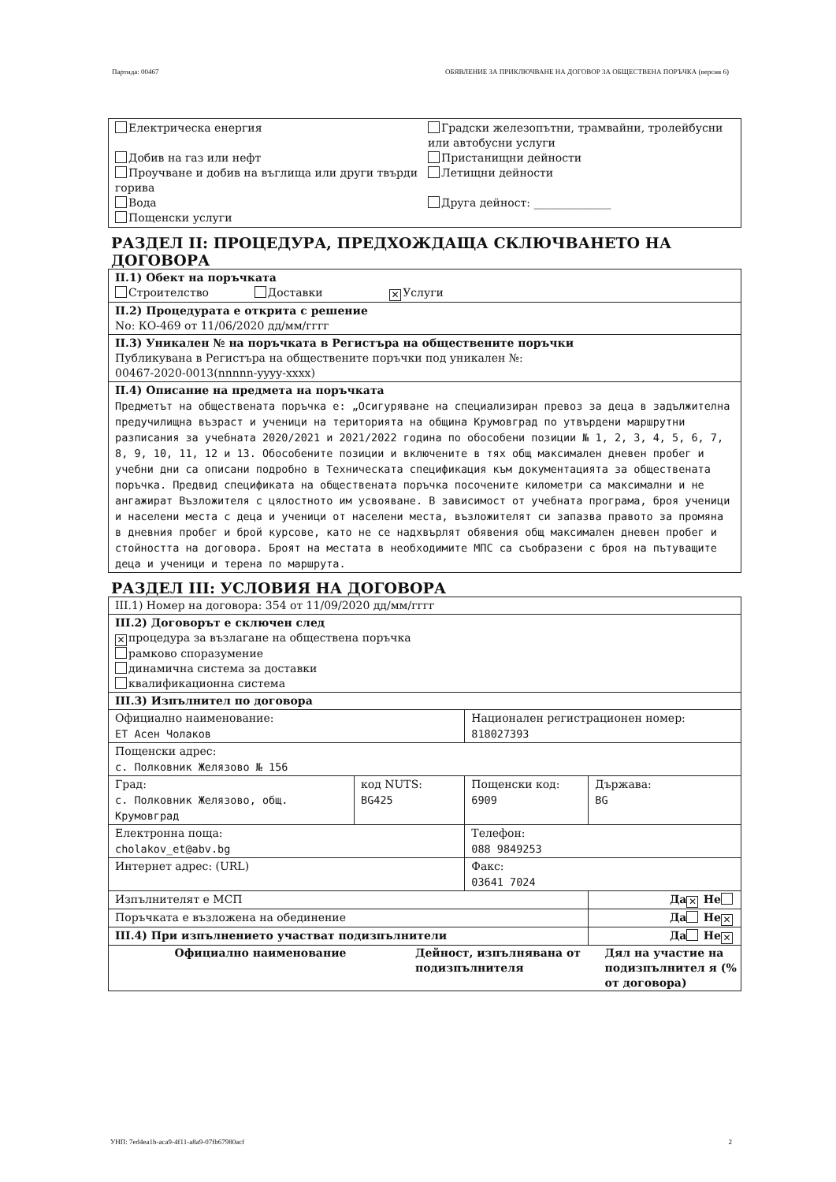Партида: 00467 ОБЯВЛЕНИЕ ЗА ПРИКЛЮЧВАНЕ НА ДОГОВОР ЗА ОБЩЕСТВЕНА ПОРЪЧКА (версия 6)
| / Електрическа енергия Добив на газ или нефт Проучване и добив на въглища или други твърди горива Вода Пощенски услуги / Градски железопътни, трамвайни, тролейбусни или автобусни услуги Пристанищни дейности Летищни дейности Друга дейност: ______________ / |
РАЗДЕЛ II: ПРОЦЕДУРА, ПРЕДХОЖДАЩА СКЛЮЧВАНЕТО НА ДОГОВОРА
| II.1) Обект на поръчката Строителство Доставки ✕ Услуги |
| II.2) Процедурата е открита с решение No: КО-469 от 11/06/2020 дд/мм/гггг |
| II.3) Уникален № на поръчката в Регистъра на обществените поръчки Публикувана в Регистъра на обществените поръчки под уникален №: 00467-2020-0013(nnnnn-yyyy-xxxx) |
| II.4) Описание на предмета на поръчката Предметът на обществената поръчка е: „Осигуряване на специализиран превоз за деца в задължителна предучилищна възраст и ученици на територията на община Крумовград по утвърдени маршрутни разписания за учебната 2020/2021 и 2021/2022 година по обособени позиции № 1, 2, 3, 4, 5, 6, 7, 8, 9, 10, 11, 12 и 13. Обособените позиции и включените в тях общ максимален дневен пробег и учебни дни са описани подробно в Техническата спецификация към документацията за обществената поръчка. Предвид спецификата на обществената поръчка посочените километри са максимални и не ангажират Възложителя с цялостното им усвояване. В зависимост от учебната програма, броя ученици и населени места с деца и ученици от населени места, възложителят си запазва правото за промяна в дневния пробег и брой курсове, като не се надхвърлят обявения общ максимален дневен пробег и стойността на договора. Броят на местата в необходимите МПС са съобразени с броя на пътуващите деца и ученици и терена по маршрута. |
РАЗДЕЛ III: УСЛОВИЯ НА ДОГОВОРА
| III.1) Номер на договора: 354 от 11/09/2020 дд/мм/гггг | | | |
| III.2) Договорът е сключен след ✕ процедура за възлагане на обществена поръчка рамково споразумение динамична система за доставки квалификационна система | | | |
| III.3) Изпълнител по договора | | | |
| Официално наименование: ЕТ Асен Чолаков | | Национален регистрационен номер: 818027393 | |
| Пощенски адрес: с. Полковник Желязово № 156 | | | |
| Град: с. Полковник Желязово, общ. Крумовград | код NUTS: BG425 | Пощенски код: 6909 | Държава: BG |
| Електронна поща: cholakov_et@abv.bg | | Телефон: 088 9849253 | |
| Интернет адрес: (URL) | | Факс: 03641 7024 | |
| Изпълнителят е МСП | | | Да ✕ Не |
| Поръчката е възложена на обединение | | | Да Не ✕ |
| III.4) При изпълнението участват подизпълнители | | | Да Не ✕ |
| / Официално наименование / Дейност, изпълнявана от подизпълнителя / Дял на участие на подизпълнител я (% от договора) / | | | |
УНП: 7ed4ea1b-aca9-4f11-a8a9-07fb67980acf 2